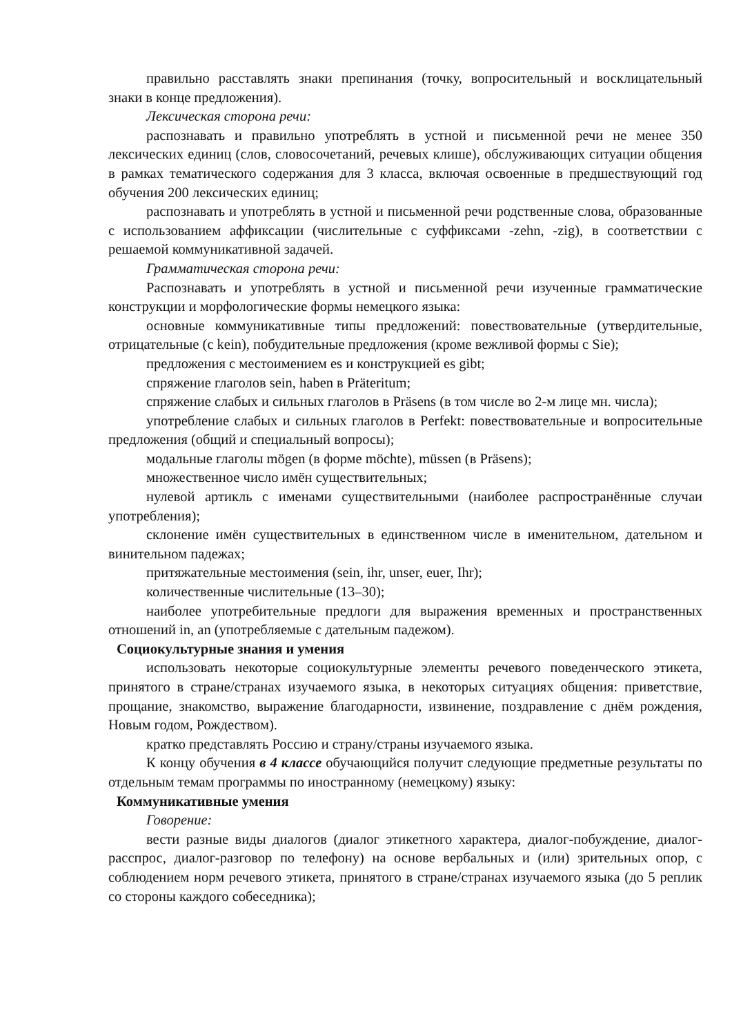правильно расставлять знаки препинания (точку, вопросительный и восклицательный знаки в конце предложения).
Лексическая сторона речи:
распознавать и правильно употреблять в устной и письменной речи не менее 350 лексических единиц (слов, словосочетаний, речевых клише), обслуживающих ситуации общения в рамках тематического содержания для 3 класса, включая освоенные в предшествующий год обучения 200 лексических единиц;
распознавать и употреблять в устной и письменной речи родственные слова, образованные с использованием аффиксации (числительные с суффиксами -zehn, -zig), в соответствии с решаемой коммуникативной задачей.
Грамматическая сторона речи:
Распознавать и употреблять в устной и письменной речи изученные грамматические конструкции и морфологические формы немецкого языка:
основные коммуникативные типы предложений: повествовательные (утвердительные, отрицательные (с kein), побудительные предложения (кроме вежливой формы с Sie);
предложения с местоимением es и конструкцией es gibt;
спряжение глаголов sein, haben в Präteritum;
спряжение слабых и сильных глаголов в Präsens (в том числе во 2-м лице мн. числа);
употребление слабых и сильных глаголов в Perfekt: повествовательные и вопросительные предложения (общий и специальный вопросы);
модальные глаголы mögen (в форме möchte), müssen (в Präsens);
множественное число имён существительных;
нулевой артикль с именами существительными (наиболее распространённые случаи употребления);
склонение имён существительных в единственном числе в именительном, дательном и винительном падежах;
притяжательные местоимения (sein, ihr, unser, euer, Ihr);
количественные числительные (13–30);
наиболее употребительные предлоги для выражения временных и пространственных отношений in, an (употребляемые с дательным падежом).
Социокультурные знания и умения
использовать некоторые социокультурные элементы речевого поведенческого этикета, принятого в стране/странах изучаемого языка, в некоторых ситуациях общения: приветствие, прощание, знакомство, выражение благодарности, извинение, поздравление с днём рождения, Новым годом, Рождеством).
кратко представлять Россию и страну/страны изучаемого языка.
К концу обучения в 4 классе обучающийся получит следующие предметные результаты по отдельным темам программы по иностранному (немецкому) языку:
Коммуникативные умения
Говорение:
вести разные виды диалогов (диалог этикетного характера, диалог-побуждение, диалог-расспрос, диалог-разговор по телефону) на основе вербальных и (или) зрительных опор, с соблюдением норм речевого этикета, принятого в стране/странах изучаемого языка (до 5 реплик со стороны каждого собеседника);